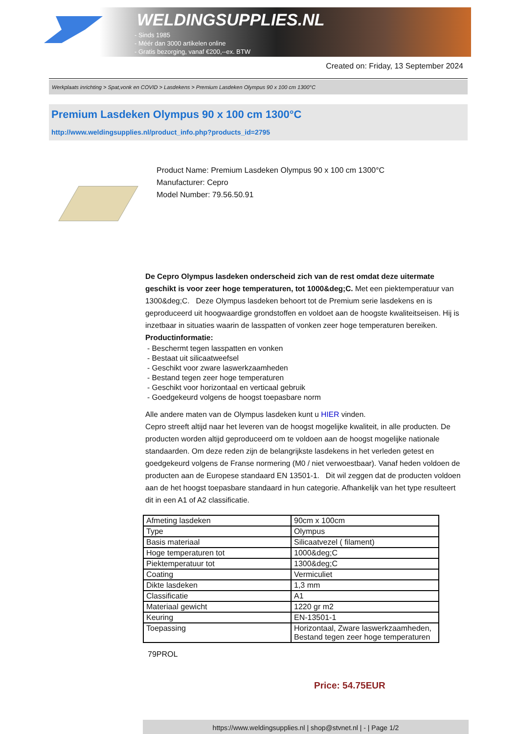WELDINGSUPPLIES.NL
- Sinds 1985
- Méér dan 3000 artikelen online
- Gratis bezorging, vanaf €200,--ex. BTW
Created on: Friday, 13 September 2024
Werkplaats inrichting > Spat,vonk en COVID > Lasdekens > Premium Lasdeken Olympus 90 x 100 cm 1300°C
Premium Lasdeken Olympus 90 x 100 cm 1300°C
http://www.weldingsupplies.nl/product_info.php?products_id=2795
Product Name: Premium Lasdeken Olympus 90 x 100 cm 1300°C
Manufacturer: Cepro
Model Number: 79.56.50.91
De Cepro Olympus lasdeken onderscheid zich van de rest omdat deze uitermate geschikt is voor zeer hoge temperaturen, tot 1000&deg;C. Met een piektemperatuur van 1300&deg;C. Deze Olympus lasdeken behoort tot de Premium serie lasdekens en is geproduceerd uit hoogwaardige grondstoffen en voldoet aan de hoogste kwaliteitseisen. Hij is inzetbaar in situaties waarin de lasspatten of vonken zeer hoge temperaturen bereiken.
Productinformatie:
- Beschermt tegen lasspatten en vonken
- Bestaat uit silicaatweefsel
- Geschikt voor zware laswerkzaamheden
- Bestand tegen zeer hoge temperaturen
- Geschikt voor horizontaal en verticaal gebruik
- Goedgekeurd volgens de hoogst toepasbare norm
Alle andere maten van de Olympus lasdeken kunt u HIER vinden.
Cepro streeft altijd naar het leveren van de hoogst mogelijke kwaliteit, in alle producten. De producten worden altijd geproduceerd om te voldoen aan de hoogst mogelijke nationale standaarden. Om deze reden zijn de belangrijkste lasdekens in het verleden getest en goedgekeurd volgens de Franse normering (M0 / niet verwoestbaar). Vanaf heden voldoen de producten aan de Europese standaard EN 13501-1. Dit wil zeggen dat de producten voldoen aan de het hoogst toepasbare standaard in hun categorie. Afhankelijk van het type resulteert dit in een A1 of A2 classificatie.
| Afmeting lasdeken | 90cm x 100cm |
| Type | Olympus |
| Basis materiaal | Silicaatvezel ( filament) |
| Hoge temperaturen tot | 1000&deg;C |
| Piektemperatuur tot | 1300&deg;C |
| Coating | Vermiculiet |
| Dikte lasdeken | 1,3 mm |
| Classificatie | A1 |
| Materiaal gewicht | 1220 gr m2 |
| Keuring | EN-13501-1 |
| Toepassing | Horizontaal, Zware laswerkzaamheden, Bestand tegen zeer hoge temperaturen |
79PROL
Price: 54.75EUR
https://www.weldingsupplies.nl | shop@stvnet.nl | - | Page 1/2